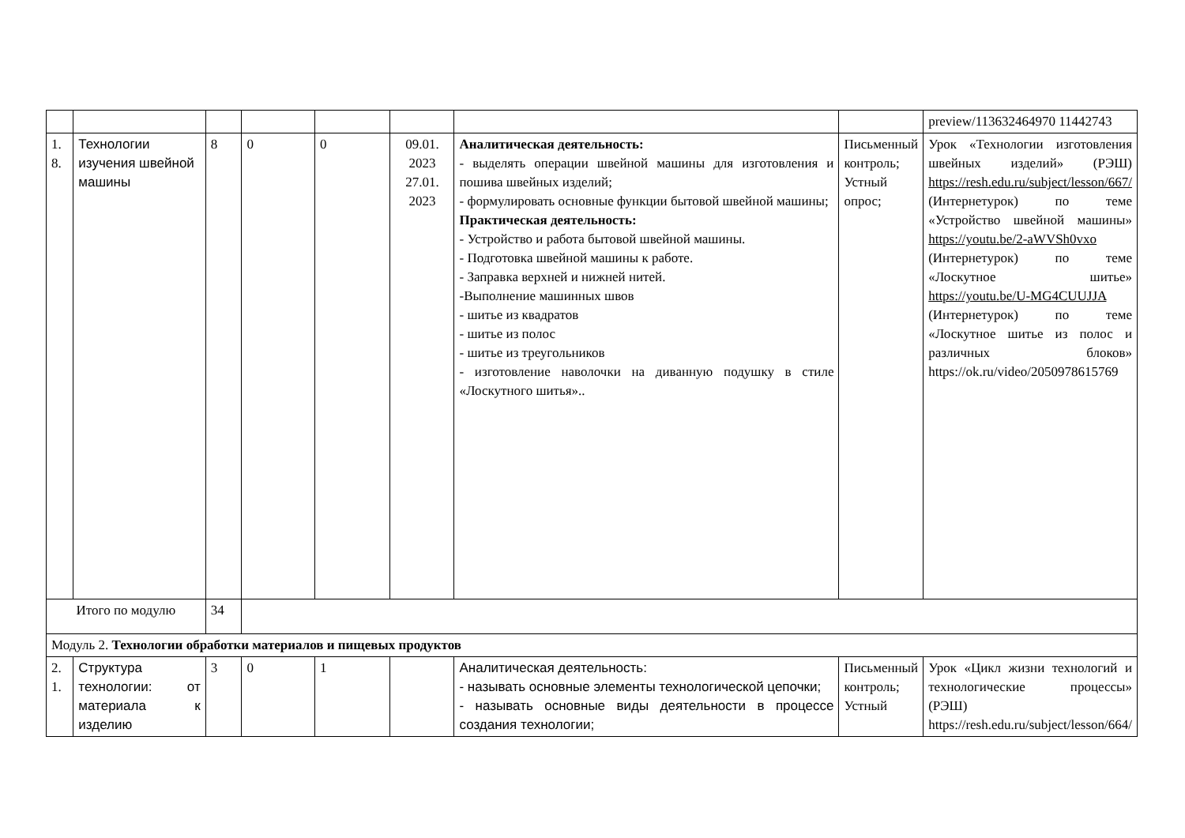| | | | | | | | | preview/113632464970 11442743 |
| 1. 8. | Технологии изучения швейной машины | 8 | 0 | 0 | 09.01. 2023 27.01. 2023 | Аналитическая деятельность: - выделять операции швейной машины для изготовления и пошива швейных изделий; - формулировать основные функции бытовой швейной машины; Практическая деятельность: - Устройство и работа бытовой швейной машины. - Подготовка швейной машины к работе. - Заправка верхней и нижней нитей. -Выполнение машинных швов - шитье из квадратов - шитье из полос - шитье из треугольников - изготовление наволочки на диванную подушку в стиле «Лоскутного шитья».. | Письменный контроль; Устный опрос; | Урок «Технологии изготовления швейных изделий» (РЭШ) https://resh.edu.ru/subject/lesson/667/ (Интернетурок) по теме «Устройство швейной машины» https://youtu.be/2-aWVSh0vxo (Интернетурок) по теме «Лоскутное шитье» https://youtu.be/U-MG4CUUJJA (Интернетурок) по теме «Лоскутное шитье из полос и различных блоков» https://ok.ru/video/2050978615769 |
| Итого по модулю | | 34 | | | | | | |
| Модуль 2. Технологии обработки материалов и пищевых продуктов | | | | | | | | |
| 2. 1. | Структура технологии: от материала к изделию | 3 | 0 | 1 | | Аналитическая деятельность: - называть основные элементы технологической цепочки; - называть основные виды деятельности в процессе создания технологии; | Письменный контроль; Устный | Урок «Цикл жизни технологий и технологические процессы» (РЭШ) https://resh.edu.ru/subject/lesson/664/ |